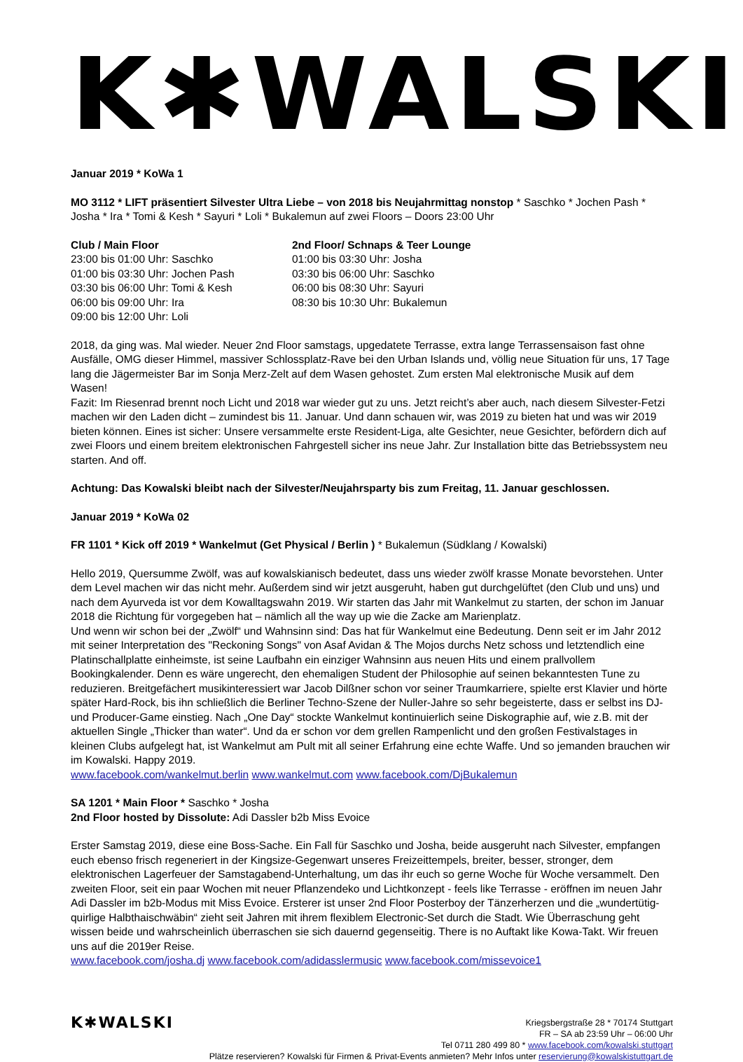K✱WALSKI
Januar 2019 * KoWa 1
MO 3112 * LIFT präsentiert Silvester Ultra Liebe – von 2018 bis Neujahrmittag nonstop * Saschko * Jochen Pash * Josha * Ira * Tomi & Kesh * Sayuri * Loli * Bukalemun auf zwei Floors – Doors 23:00 Uhr
Club / Main Floor
23:00 bis 01:00 Uhr: Saschko
01:00 bis 03:30 Uhr: Jochen Pash
03:30 bis 06:00 Uhr: Tomi & Kesh
06:00 bis 09:00 Uhr: Ira
09:00 bis 12:00 Uhr: Loli
2nd Floor/ Schnaps & Teer Lounge
01:00 bis 03:30 Uhr: Josha
03:30 bis 06:00 Uhr: Saschko
06:00 bis 08:30 Uhr: Sayuri
08:30 bis 10:30 Uhr: Bukalemun
2018, da ging was. Mal wieder. Neuer 2nd Floor samstags, upgedatete Terrasse, extra lange Terrassensaison fast ohne Ausfälle, OMG dieser Himmel, massiver Schlossplatz-Rave bei den Urban Islands und, völlig neue Situation für uns, 17 Tage lang die Jägermeister Bar im Sonja Merz-Zelt auf dem Wasen gehostet. Zum ersten Mal elektronische Musik auf dem Wasen!
Fazit: Im Riesenrad brennt noch Licht und 2018 war wieder gut zu uns. Jetzt reicht’s aber auch, nach diesem Silvester-Fetzi machen wir den Laden dicht – zumindest bis 11. Januar. Und dann schauen wir, was 2019 zu bieten hat und was wir 2019 bieten können. Eines ist sicher: Unsere versammelte erste Resident-Liga, alte Gesichter, neue Gesichter, befördern dich auf zwei Floors und einem breitem elektronischen Fahrgestell sicher ins neue Jahr. Zur Installation bitte das Betriebssystem neu starten. And off.
Achtung: Das Kowalski bleibt nach der Silvester/Neujahrsparty bis zum Freitag, 11. Januar geschlossen.
Januar 2019 * KoWa 02
FR 1101 * Kick off 2019 * Wankelmut (Get Physical / Berlin ) * Bukalemun (Südklang / Kowalski)
Hello 2019, Quersumme Zwölf, was auf kowalskianisch bedeutet, dass uns wieder zwölf krasse Monate bevorstehen. Unter dem Level machen wir das nicht mehr. Außerdem sind wir jetzt ausgeruht, haben gut durchgelüftet (den Club und uns) und nach dem Ayurveda ist vor dem Kowalltagswahn 2019. Wir starten das Jahr mit Wankelmut zu starten, der schon im Januar 2018 die Richtung für vorgegeben hat – nämlich all the way up wie die Zacke am Marienplatz.
Und wenn wir schon bei der „Zwölf“ und Wahnsinn sind: Das hat für Wankelmut eine Bedeutung. Denn seit er im Jahr 2012 mit seiner Interpretation des "Reckoning Songs" von Asaf Avidan & The Mojos durchs Netz schoss und letztendlich eine Platinschallplatte einheimste, ist seine Laufbahn ein einziger Wahnsinn aus neuen Hits und einem prallvollem Bookingkalender. Denn es wäre ungerecht, den ehemaligen Student der Philosophie auf seinen bekanntesten Tune zu reduzieren. Breitgefächert musikinteressiert war Jacob Dilßner schon vor seiner Traumkarriere, spielte erst Klavier und hörte später Hard-Rock, bis ihn schließlich die Berliner Techno-Szene der Nuller-Jahre so sehr begeisterte, dass er selbst ins DJ- und Producer-Game einstieg. Nach „One Day“ stockte Wankelmut kontinuierlich seine Diskographie auf, wie z.B. mit der aktuellen Single „Thicker than water“. Und da er schon vor dem grellen Rampenlicht und den großen Festivalstages in kleinen Clubs aufgelegt hat, ist Wankelmut am Pult mit all seiner Erfahrung eine echte Waffe. Und so jemanden brauchen wir im Kowalski. Happy 2019.
www.facebook.com/wankelmut.berlin www.wankelmut.com www.facebook.com/DjBukalemun
SA 1201 * Main Floor * Saschko * Josha
2nd Floor hosted by Dissolute: Adi Dassler b2b Miss Evoice
Erster Samstag 2019, diese eine Boss-Sache. Ein Fall für Saschko und Josha, beide ausgeruht nach Silvester, empfangen euch ebenso frisch regeneriert in der Kingsize-Gegenwart unseres Freizeittempels, breiter, besser, stronger, dem elektronischen Lagerfeuer der Samstagabend-Unterhaltung, um das ihr euch so gerne Woche für Woche versammelt. Den zweiten Floor, seit ein paar Wochen mit neuer Pflanzendeko und Lichtkonzept - feels like Terrasse - eröffnen im neuen Jahr Adi Dassler im b2b-Modus mit Miss Evoice. Ersterer ist unser 2nd Floor Posterboy der Tänzerherzen und die „wundertütig-quirlige Halbthaischwäbin“ zieht seit Jahren mit ihrem flexiblem Electronic-Set durch die Stadt. Wie Überraschung geht wissen beide und wahrscheinlich überraschen sie sich dauernd gegenseitig. There is no Auftakt like Kowa-Takt. Wir freuen uns auf die 2019er Reise.
www.facebook.com/josha.dj www.facebook.com/adidasslermusic www.facebook.com/missevoice1
K✱WALSKI
Kriegsbergstraße 28 * 70174 Stuttgart
FR – SA ab 23:59 Uhr – 06:00 Uhr
Tel 0711 280 499 80 * www.facebook.com/kowalski.stuttgart
Plätze reservieren? Kowalski für Firmen & Privat-Events anmieten? Mehr Infos unter reservierung@kowalskistuttgart.de